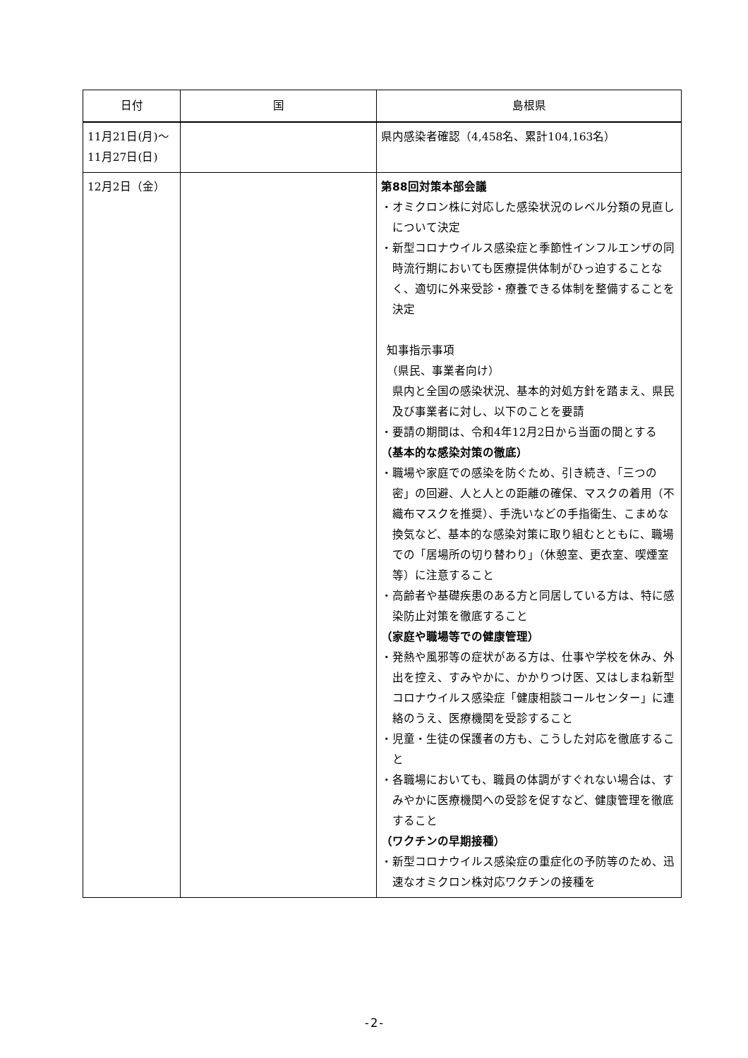| 日付 | 国 | 島根県 |
| --- | --- | --- |
| 11月21日(月)～ 11月27日(日) | | 県内感染者確認（4,458名、累計104,163名） |
| 12月2日（金） | | 第88回対策本部会議 ・オミクロン株に対応した感染状況のレベル分類の見直しについて決定 ・新型コロナウイルス感染症と季節性インフルエンザの同時流行期においても医療提供体制がひっ迫することなく、適切に外来受診・療養できる体制を整備することを決定 知事指示事項 （県民、事業者向け） 県内と全国の感染状況、基本的対処方針を踏まえ、県民及び事業者に対し、以下のことを要請 ・要請の期間は、令和4年12月2日から当面の間とする （基本的な感染対策の徹底） ・職場や家庭での感染を防ぐため、引き続き、「三つの密」の回避、人と人との距離の確保、マスクの着用（不織布マスクを推奨）、手洗いなどの手指衛生、こまめな換気など、基本的な感染対策に取り組むとともに、職場での「居場所の切り替わり」（休憩室、更衣室、喫煙室等）に注意すること ・高齢者や基礎疾患のある方と同居している方は、特に感染防止対策を徹底すること （家庭や職場等での健康管理） ・発熱や風邪等の症状がある方は、仕事や学校を休み、外出を控え、すみやかに、かかりつけ医、又はしまね新型コロナウイルス感染症「健康相談コールセンター」に連絡のうえ、医療機関を受診すること ・児童・生徒の保護者の方も、こうした対応を徹底すること ・各職場においても、職員の体調がすぐれない場合は、すみやかに医療機関への受診を促すなど、健康管理を徹底すること （ワクチンの早期接種） ・新型コロナウイルス感染症の重症化の予防等のため、迅速なオミクロン株対応ワクチンの接種を |
-2-